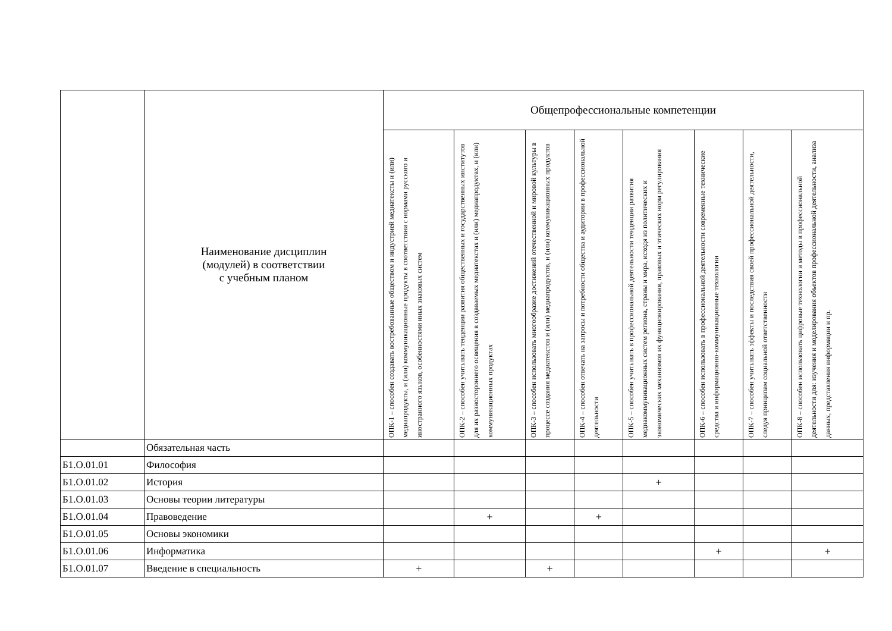| | Наименование дисциплин (модулей) в соответствии с учебным планом | Общепрофессиональные компетенции | | | | | | | |
| --- | --- | --- | --- | --- | --- | --- | --- | --- | --- |
| | | ОПК-1 – способен создавать востребованные обществом и индустрией медиатексты и (или) медиапродукты, и (или) коммуникационные продукты в соответствии с нормами русского и иностранного языков, особенностями иных знаковых систем | ОПК-2 – способен учитывать тенденции развития общественных и государственных институтов для их разностороннего освещения в создаваемых медиатекстах и (или) медиапродуктах, и (или) коммуникационных продуктах | ОПК-3 – способен использовать многообразие достижений отечественной и мировой культуры в процессе создания медиатекстов и (или) медиапродуктов, и (или) коммуникационных продуктов | ОПК-4 – способен отвечать на запросы и потребности общества и аудитории в профессиональной деятельности | ОПК-5 – способен учитывать в профессиональной деятельности тенденции развития медиакоммуникационных систем региона, страны и мира, исходя из политических и экономических механизмов их функционирования, правовых и этических норм регулирования | ОПК-6 – способен использовать в профессиональной деятельности современные технические средства и информационно-коммуникационные технологии | ОПК-7 – способен учитывать эффекты и последствия своей профессиональной деятельности, следуя принципам социальной ответственности | ОПК-8 – способен использовать цифровые технологии и методы в профессиональной деятельности для: изучения и моделирования объектов профессиональной деятельности, анализа данных, представления информации и пр. |
| | Обязательная часть | | | | | | | | |
| Б1.О.01.01 | Философия | | | | | | | | |
| Б1.О.01.02 | История | | | | | + | | | |
| Б1.О.01.03 | Основы теории литературы | | | | | | | | |
| Б1.О.01.04 | Правоведение | | + | | + | | | | |
| Б1.О.01.05 | Основы экономики | | | | | | | | |
| Б1.О.01.06 | Информатика | | | | | | + | | + |
| Б1.О.01.07 | Введение в специальность | + | | + | | | | | |